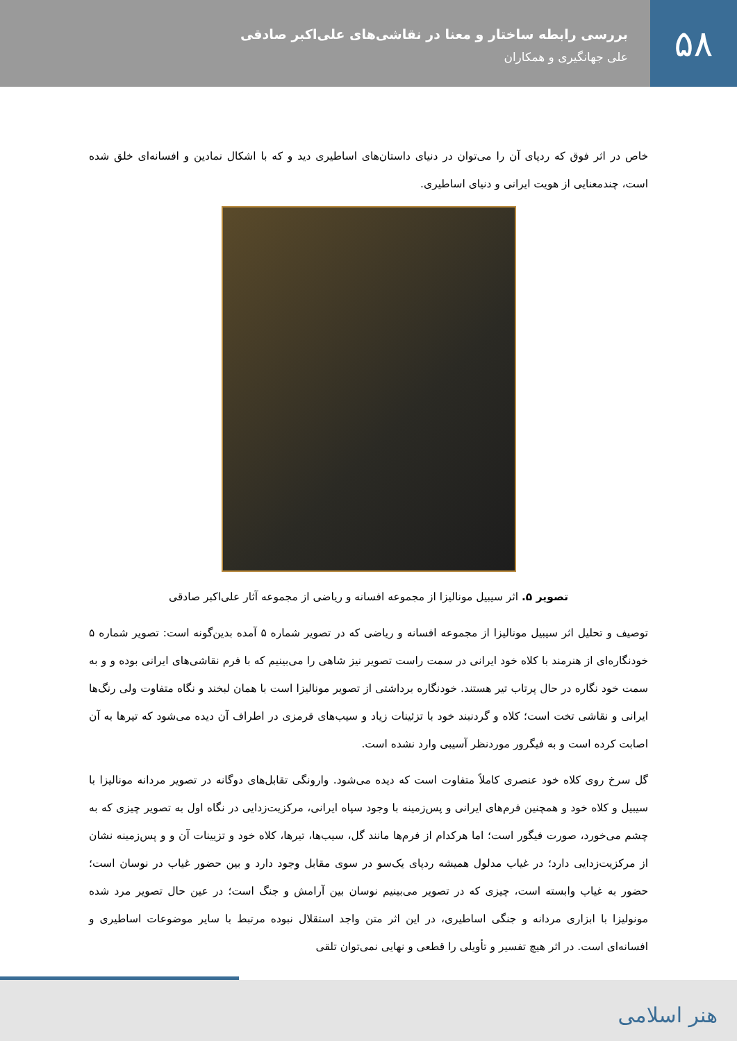۵۸
بررسی رابطه ساختار و معنا در نقاشی‌های علی‌اکبر صادقی
علی جهانگیری و همکاران
خاص در اثر فوق که ردپای آن را می‌توان در دنیای داستان‌های اساطیری دید و که با اشکال نمادین و افسانه‌ای خلق شده است، چندمعنایی از هویت ایرانی و دنیای اساطیری.
تصویر ۵. اثر سیبیل مونالیزا از مجموعه افسانه و ریاضی از مجموعه آثار علی‌اکبر صادقی
توصیف و تحلیل اثر سیبیل مونالیزا از مجموعه افسانه و ریاضی که در تصویر شماره ۵ آمده بدین‌گونه است: تصویر شماره ۵ خودنگاره‌ای از هنرمند با کلاه خود ایرانی در سمت راست تصویر نیز شاهی را می‌بینیم که با فرم نقاشی‌های ایرانی بوده و و به سمت خود نگاره در حال پرتاب تیر هستند. خودنگاره برداشتی از تصویر مونالیزا است با همان لبخند و نگاه متفاوت ولی رنگ‌ها ایرانی و نقاشی تخت است؛ کلاه و گردنبند خود با تزئینات زیاد و سیب‌های قرمزی در اطراف آن دیده می‌شود که تیرها به آن اصابت کرده است و به فیگرور موردنظر آسیبی وارد نشده است.
گل سرخ روی کلاه خود عنصری کاملاً متفاوت است که دیده می‌شود. وارونگی تقابل‌های دوگانه در تصویر مردانه مونالیزا با سیبیل و کلاه خود و همچنین فرم‌های ایرانی و پس‌زمینه با وجود سپاه ایرانی، مرکزیت‌زدایی در نگاه اول به تصویر چیزی که به چشم می‌خورد، صورت فیگور است؛ اما هرکدام از فرم‌ها مانند گل، سیب‌ها، تیرها، کلاه خود و تزیینات آن و و پس‌زمینه نشان از مرکزیت‌زدایی دارد؛ در غیاب مدلول همیشه ردپای یک‌سو در سوی مقابل وجود دارد و بین حضور غیاب در نوسان است؛ حضور به غیاب وابسته است، چیزی که در تصویر می‌بینیم نوسان بین آرامش و جنگ است؛ در عین حال تصویر مرد شده مونولیزا با ابزاری مردانه و جنگی اساطیری، در این اثر متن واجد استقلال نبوده مرتبط با سایر موضوعات اساطیری و افسانه‌ای است. در اثر هیچ تفسیر و تأویلی را قطعی و نهایی نمی‌توان تلقی
هنر اسلامی